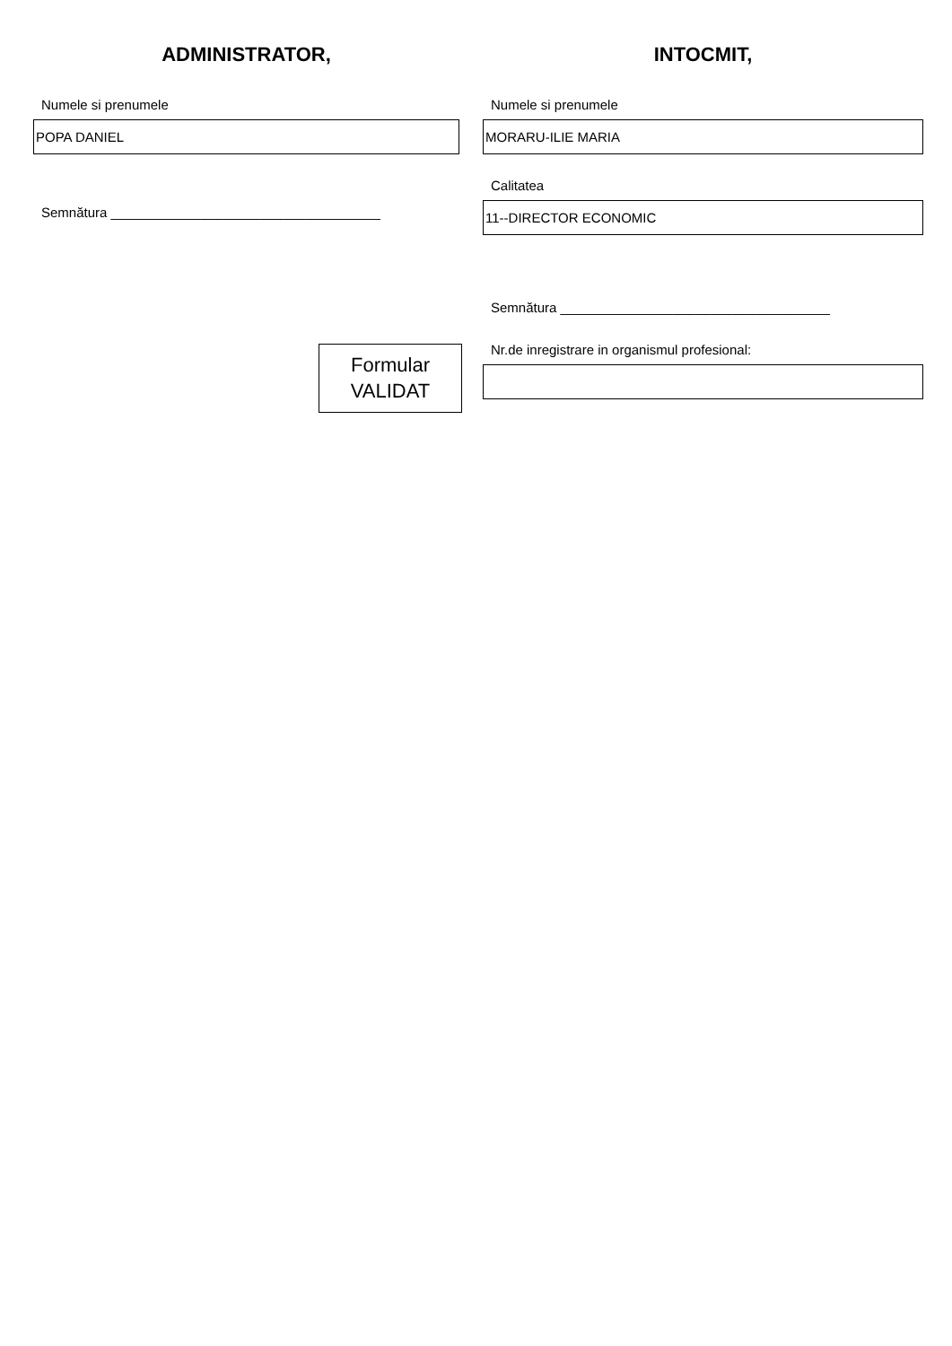ADMINISTRATOR,
Numele si prenumele
POPA DANIEL
Semnătura ____________________________________
Formular
VALIDAT
INTOCMIT,
Numele si prenumele
MORARU-ILIE MARIA
Calitatea
11--DIRECTOR ECONOMIC
Semnătura ____________________________________
Nr.de inregistrare in organismul profesional: